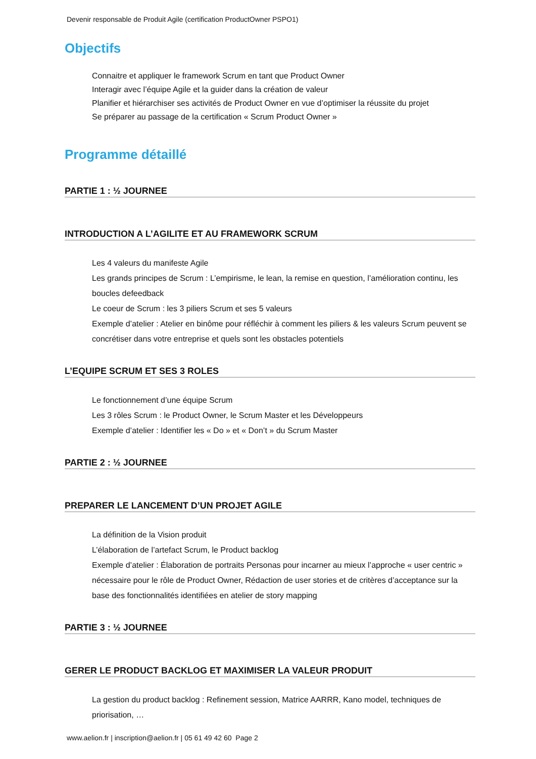Devenir responsable de Produit Agile (certification ProductOwner PSPO1)
Objectifs
Connaitre et appliquer le framework Scrum en tant que Product Owner
Interagir avec l’équipe Agile et la guider dans la création de valeur
Planifier et hiérarchiser ses activités de Product Owner en vue d’optimiser la réussite du projet
Se préparer au passage de la certification « Scrum Product Owner »
Programme détaillé
PARTIE 1 : ½ JOURNEE
INTRODUCTION A L’AGILITE ET AU FRAMEWORK SCRUM
Les 4 valeurs du manifeste Agile
Les grands principes de Scrum : L’empirisme, le lean, la remise en question, l’amélioration continu, les boucles defeedback
Le coeur de Scrum : les 3 piliers Scrum et ses 5 valeurs
Exemple d’atelier : Atelier en binôme pour réfléchir à comment les piliers & les valeurs Scrum peuvent se concrétiser dans votre entreprise et quels sont les obstacles potentiels
L’EQUIPE SCRUM ET SES 3 ROLES
Le fonctionnement d’une équipe Scrum
Les 3 rôles Scrum : le Product Owner, le Scrum Master et les Développeurs
Exemple d’atelier : Identifier les « Do » et « Don’t » du Scrum Master
PARTIE 2 : ½ JOURNEE
PREPARER LE LANCEMENT D’UN PROJET AGILE
La définition de la Vision produit
L’élaboration de l’artefact Scrum, le Product backlog
Exemple d’atelier : Élaboration de portraits Personas pour incarner au mieux l’approche « user centric » nécessaire pour le rôle de Product Owner, Rédaction de user stories et de critères d’acceptance sur la base des fonctionnalités identifiées en atelier de story mapping
PARTIE 3 : ½ JOURNEE
GERER LE PRODUCT BACKLOG ET MAXIMISER LA VALEUR PRODUIT
La gestion du product backlog : Refinement session, Matrice AARRR, Kano model, techniques de priorisation, …
www.aelion.fr | inscription@aelion.fr | 05 61 49 42 60 Page 2